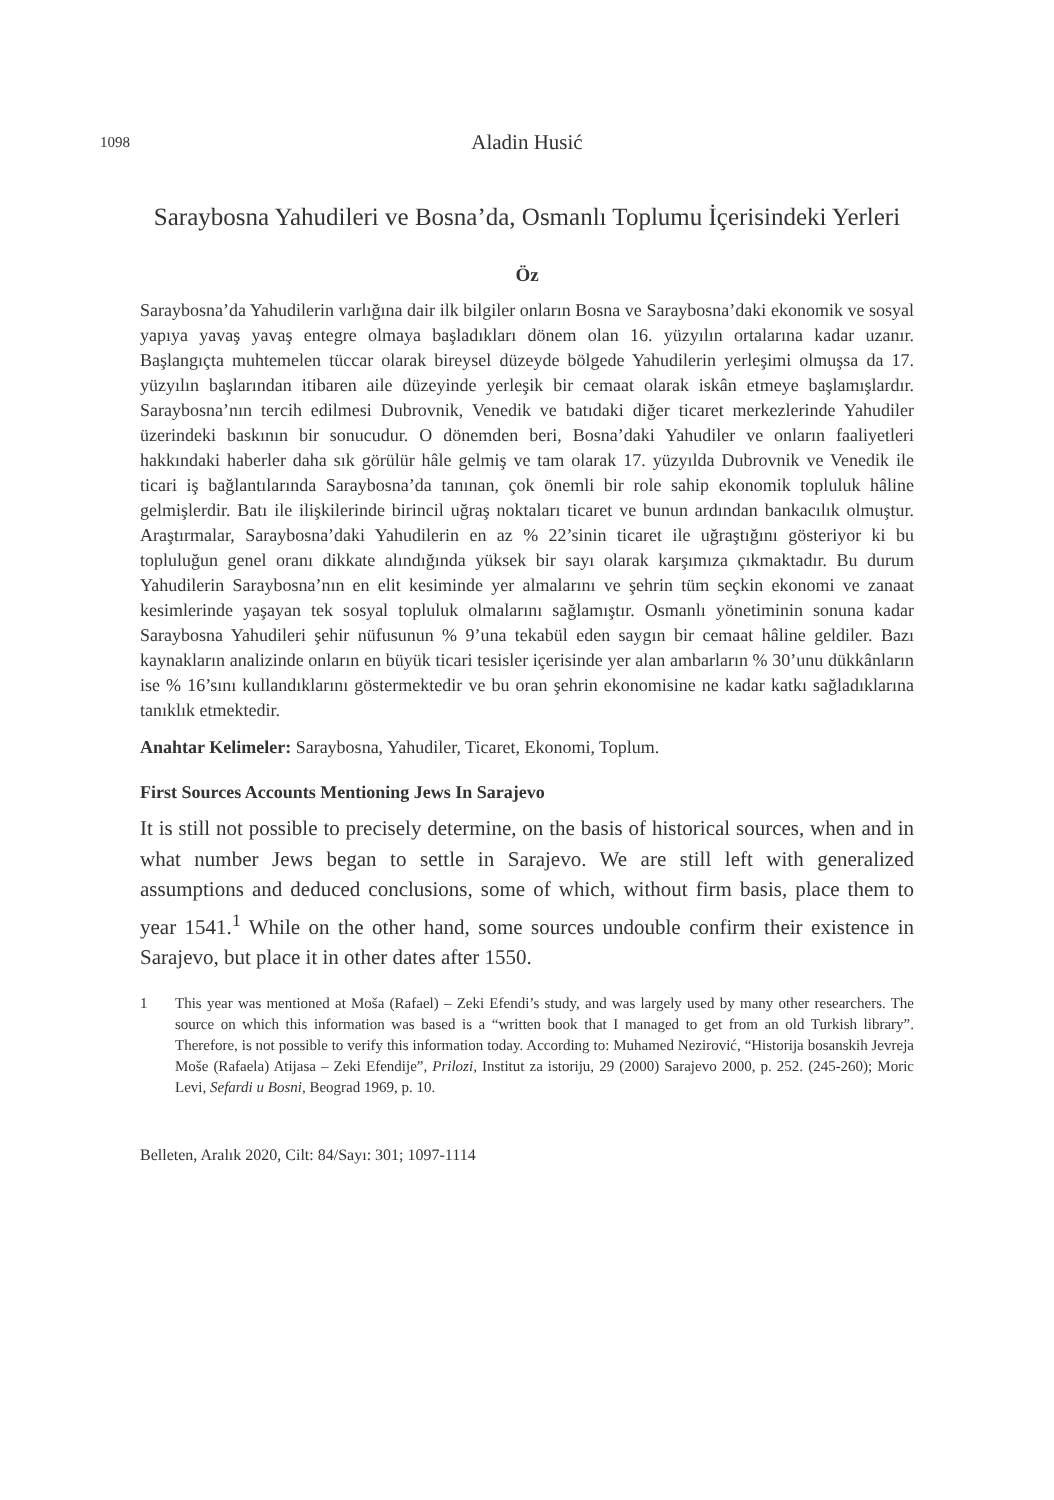1098 Aladin Husić
Saraybosna Yahudileri ve Bosna’da, Osmanlı Toplumu İçerisindeki Yerleri
Öz
Saraybosna’da Yahudilerin varlığına dair ilk bilgiler onların Bosna ve Saraybosna’daki ekonomik ve sosyal yapıya yavaş yavaş entegre olmaya başladıkları dönem olan 16. yüzyılın ortalarına kadar uzanır. Başlangıçta muhtemelen tüccar olarak bireysel düzeyde bölgede Yahudilerin yerleşimi olmuşsa da 17. yüzyılın başlarından itibaren aile düzeyinde yerleşik bir cemaat olarak iskân etmeye başlamışlardır. Saraybosna’nın tercih edilmesi Dubrovnik, Venedik ve batıdaki diğer ticaret merkezlerinde Yahudiler üzerindeki baskının bir sonucudur. O dönemden beri, Bosna’daki Yahudiler ve onların faaliyetleri hakkındaki haberler daha sık görülür hâle gelmiş ve tam olarak 17. yüzyılda Dubrovnik ve Venedik ile ticari iş bağlantılarında Saraybosna’da tanınan, çok önemli bir role sahip ekonomik topluluk hâline gelmişlerdir. Batı ile ilişkilerinde birincil uğraş noktaları ticaret ve bunun ardından bankacılık olmuştur. Araştırmalar, Saraybosna’daki Yahudilerin en az % 22’sinin ticaret ile uğraştığını gösteriyor ki bu topluluğun genel oranı dikkate alındığında yüksek bir sayı olarak karşımıza çıkmaktadır. Bu durum Yahudilerin Saraybosna’nın en elit kesiminde yer almalarını ve şehrin tüm seçkin ekonomi ve zanaat kesimlerinde yaşayan tek sosyal topluluk olmalarını sağlamıştır. Osmanlı yönetiminin sonuna kadar Saraybosna Yahudileri şehir nüfusunun % 9’una tekabül eden saygın bir cemaat hâline geldiler. Bazı kaynakların analizinde onların en büyük ticari tesisler içerisinde yer alan ambarların % 30’unu dükkânların ise % 16’sını kullandıklarını göstermektedir ve bu oran şehrin ekonomisine ne kadar katkı sağladıklarına tanıklık etmektedir.
Anahtar Kelimeler: Saraybosna, Yahudiler, Ticaret, Ekonomi, Toplum.
First Sources Accounts Mentioning Jews In Sarajevo
It is still not possible to precisely determine, on the basis of historical sources, when and in what number Jews began to settle in Sarajevo. We are still left with generalized assumptions and deduced conclusions, some of which, without firm basis, place them to year 1541.<sup>1</sup> While on the other hand, some sources undouble confirm their existence in Sarajevo, but place it in other dates after 1550.
1
This year was mentioned at Moša (Rafael) – Zeki Efendi’s study, and was largely used by many other researchers. The source on which this information was based is a “written book that I managed to get from an old Turkish library”. Therefore, is not possible to verify this information today. According to: Muhamed Nezirović, “Historija bosanskih Jevreja Moše (Rafaela) Atijasa – Zeki Efendije”, Prilozi, Institut za istoriju, 29 (2000) Sarajevo 2000, p. 252. (245-260); Moric Levi, Sefardi u Bosni, Beograd 1969, p. 10.
Belleten, Aralık 2020, Cilt: 84/Sayı: 301; 1097-1114